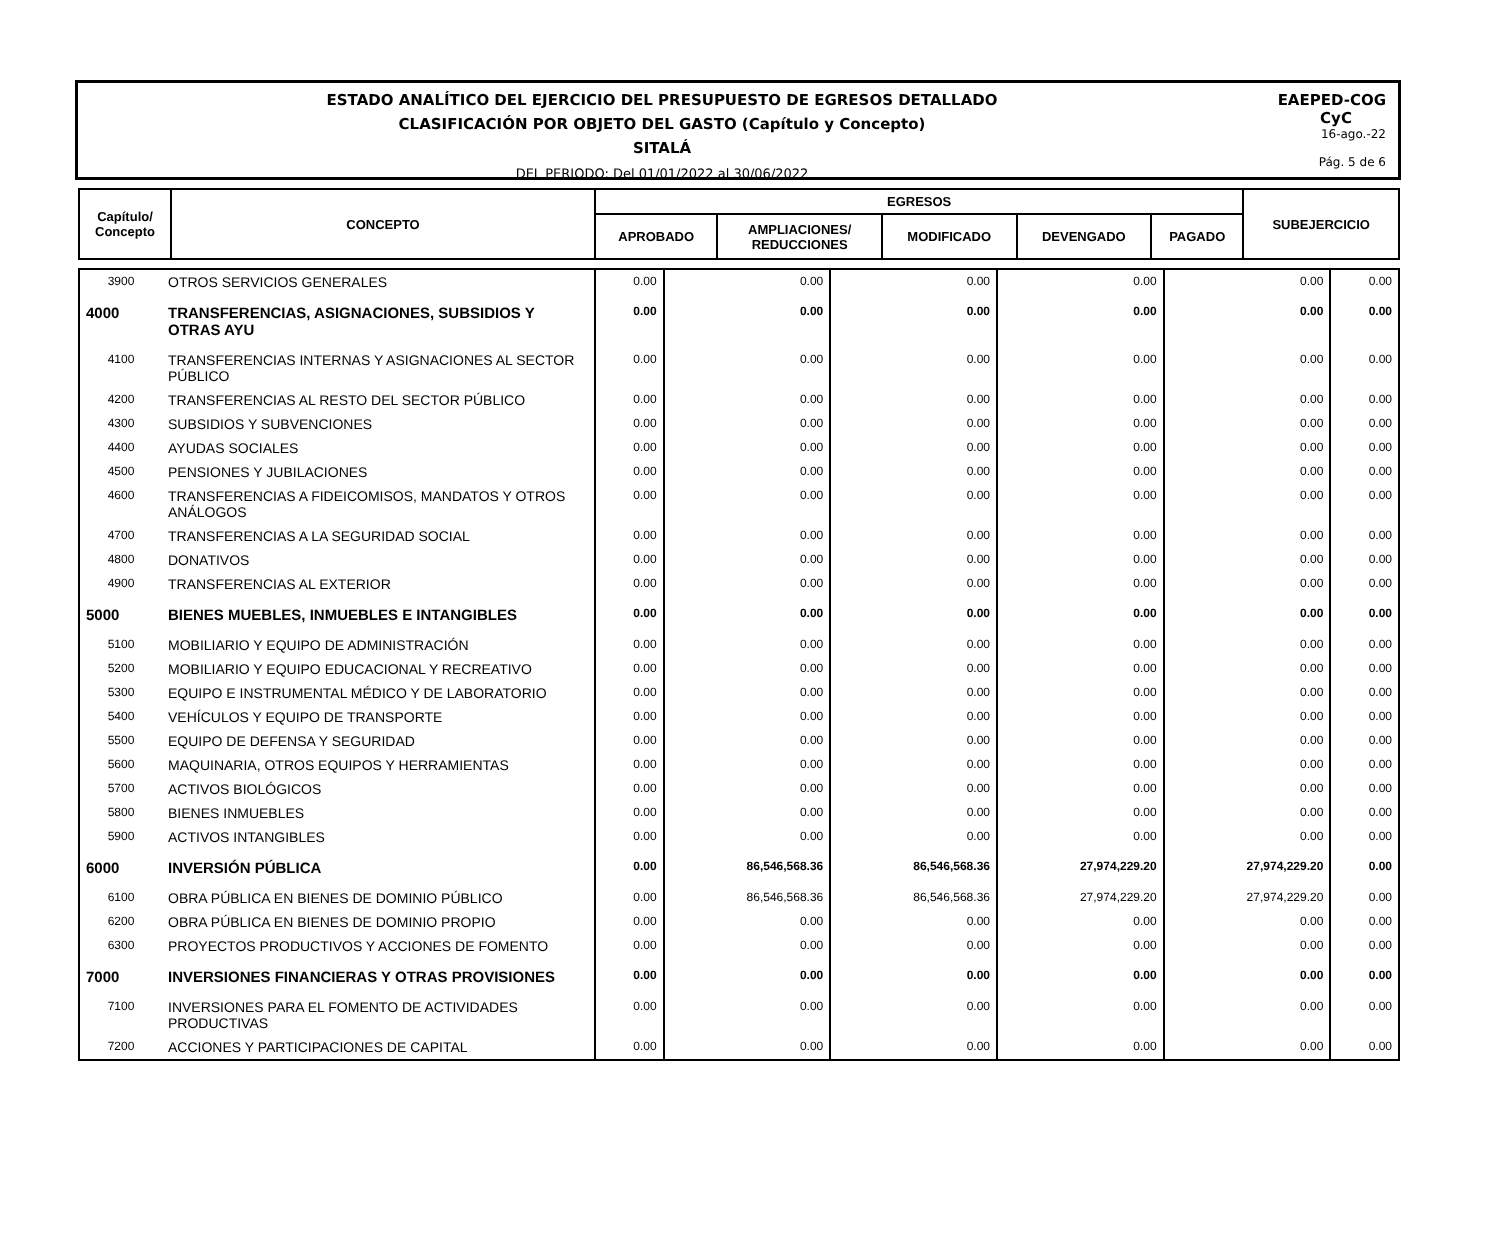ESTADO ANALÍTICO DEL EJERCICIO DEL PRESUPUESTO DE EGRESOS DETALLADO
CLASIFICACIÓN POR OBJETO DEL GASTO (Capítulo y Concepto)
SITALÁ
DEL PERIODO: Del 01/01/2022 al 30/06/2022
EAEPED-COG
CyC
16-ago.-22
Pág. 5 de 6
| Capítulo/ Concepto | CONCEPTO | EGRESOS | | | | | SUBEJERCICIO |
| --- | --- | --- | --- | --- | --- | --- | --- |
| | | APROBADO | AMPLIACIONES/ REDUCCIONES | MODIFICADO | DEVENGADO | PAGADO | |
| 3900 | OTROS SERVICIOS GENERALES | 0.00 | 0.00 | 0.00 | 0.00 | 0.00 | 0.00 |
| 4000 | TRANSFERENCIAS, ASIGNACIONES, SUBSIDIOS Y OTRAS AYU | 0.00 | 0.00 | 0.00 | 0.00 | 0.00 | 0.00 |
| 4100 | TRANSFERENCIAS INTERNAS Y ASIGNACIONES AL SECTOR PÚBLICO | 0.00 | 0.00 | 0.00 | 0.00 | 0.00 | 0.00 |
| 4200 | TRANSFERENCIAS AL RESTO DEL SECTOR PÚBLICO | 0.00 | 0.00 | 0.00 | 0.00 | 0.00 | 0.00 |
| 4300 | SUBSIDIOS Y SUBVENCIONES | 0.00 | 0.00 | 0.00 | 0.00 | 0.00 | 0.00 |
| 4400 | AYUDAS SOCIALES | 0.00 | 0.00 | 0.00 | 0.00 | 0.00 | 0.00 |
| 4500 | PENSIONES Y JUBILACIONES | 0.00 | 0.00 | 0.00 | 0.00 | 0.00 | 0.00 |
| 4600 | TRANSFERENCIAS A FIDEICOMISOS, MANDATOS Y OTROS ANÁLOGOS | 0.00 | 0.00 | 0.00 | 0.00 | 0.00 | 0.00 |
| 4700 | TRANSFERENCIAS A LA SEGURIDAD SOCIAL | 0.00 | 0.00 | 0.00 | 0.00 | 0.00 | 0.00 |
| 4800 | DONATIVOS | 0.00 | 0.00 | 0.00 | 0.00 | 0.00 | 0.00 |
| 4900 | TRANSFERENCIAS AL EXTERIOR | 0.00 | 0.00 | 0.00 | 0.00 | 0.00 | 0.00 |
| 5000 | BIENES MUEBLES, INMUEBLES E INTANGIBLES | 0.00 | 0.00 | 0.00 | 0.00 | 0.00 | 0.00 |
| 5100 | MOBILIARIO Y EQUIPO DE ADMINISTRACIÓN | 0.00 | 0.00 | 0.00 | 0.00 | 0.00 | 0.00 |
| 5200 | MOBILIARIO Y EQUIPO EDUCACIONAL Y RECREATIVO | 0.00 | 0.00 | 0.00 | 0.00 | 0.00 | 0.00 |
| 5300 | EQUIPO E INSTRUMENTAL MÉDICO Y DE LABORATORIO | 0.00 | 0.00 | 0.00 | 0.00 | 0.00 | 0.00 |
| 5400 | VEHÍCULOS Y EQUIPO DE TRANSPORTE | 0.00 | 0.00 | 0.00 | 0.00 | 0.00 | 0.00 |
| 5500 | EQUIPO DE DEFENSA Y SEGURIDAD | 0.00 | 0.00 | 0.00 | 0.00 | 0.00 | 0.00 |
| 5600 | MAQUINARIA, OTROS EQUIPOS Y HERRAMIENTAS | 0.00 | 0.00 | 0.00 | 0.00 | 0.00 | 0.00 |
| 5700 | ACTIVOS BIOLÓGICOS | 0.00 | 0.00 | 0.00 | 0.00 | 0.00 | 0.00 |
| 5800 | BIENES INMUEBLES | 0.00 | 0.00 | 0.00 | 0.00 | 0.00 | 0.00 |
| 5900 | ACTIVOS INTANGIBLES | 0.00 | 0.00 | 0.00 | 0.00 | 0.00 | 0.00 |
| 6000 | INVERSIÓN PÚBLICA | 0.00 | 86,546,568.36 | 86,546,568.36 | 27,974,229.20 | 27,974,229.20 | 0.00 |
| 6100 | OBRA PÚBLICA EN BIENES DE DOMINIO PÚBLICO | 0.00 | 86,546,568.36 | 86,546,568.36 | 27,974,229.20 | 27,974,229.20 | 0.00 |
| 6200 | OBRA PÚBLICA EN BIENES DE DOMINIO PROPIO | 0.00 | 0.00 | 0.00 | 0.00 | 0.00 | 0.00 |
| 6300 | PROYECTOS PRODUCTIVOS Y ACCIONES DE FOMENTO | 0.00 | 0.00 | 0.00 | 0.00 | 0.00 | 0.00 |
| 7000 | INVERSIONES FINANCIERAS Y OTRAS PROVISIONES | 0.00 | 0.00 | 0.00 | 0.00 | 0.00 | 0.00 |
| 7100 | INVERSIONES PARA EL FOMENTO DE ACTIVIDADES PRODUCTIVAS | 0.00 | 0.00 | 0.00 | 0.00 | 0.00 | 0.00 |
| 7200 | ACCIONES Y PARTICIPACIONES DE CAPITAL | 0.00 | 0.00 | 0.00 | 0.00 | 0.00 | 0.00 |